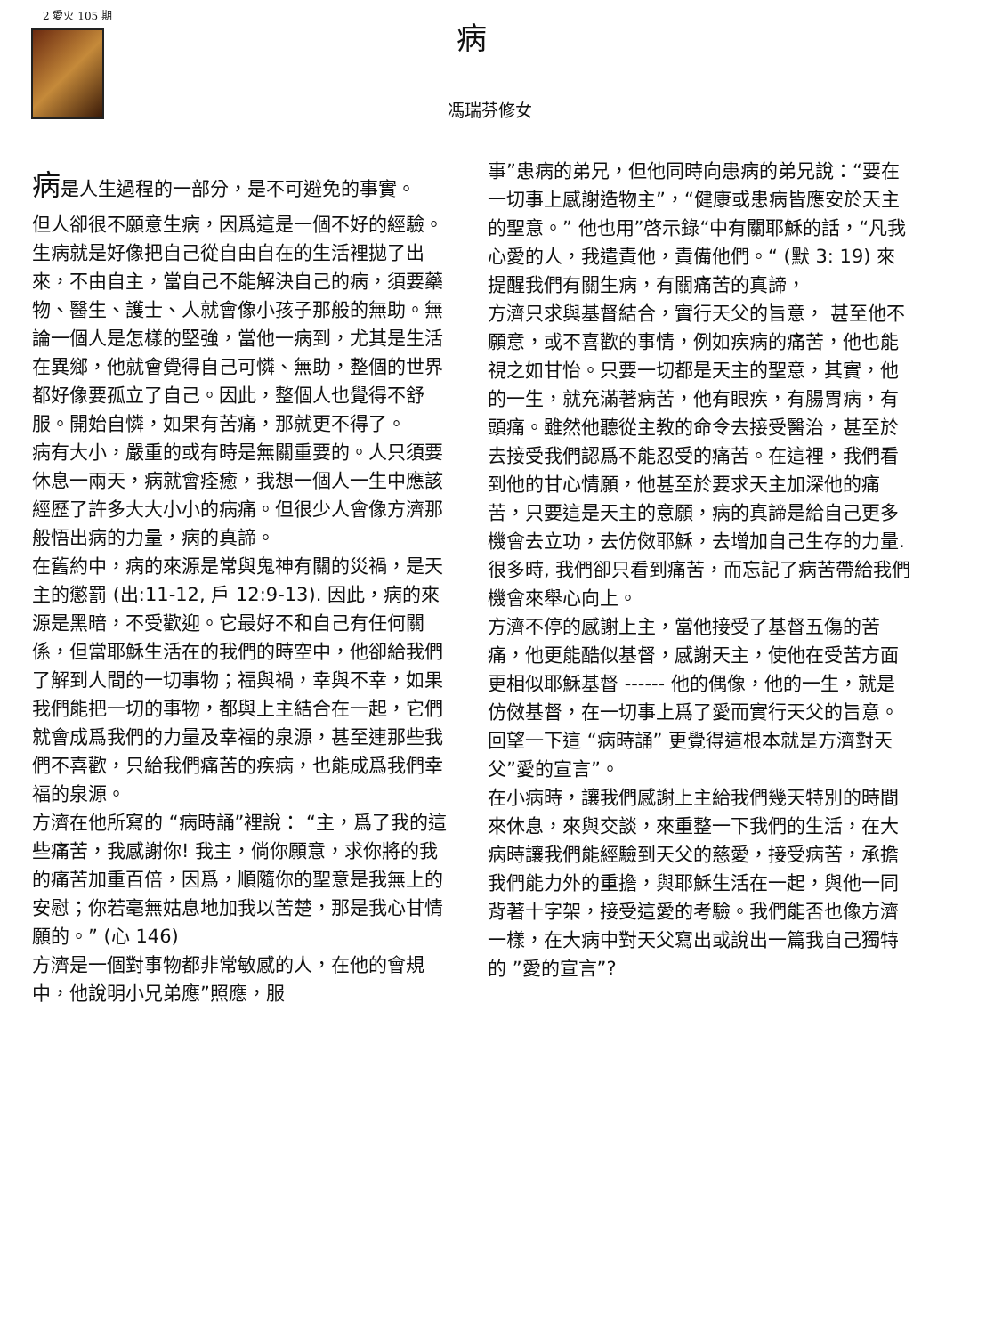2 愛火 105 期
病
馮瑞芬修女
病是人生過程的一部分，是不可避免的事實。
但人卻很不願意生病，因爲這是一個不好的經驗。生病就是好像把自己從自由自在的生活裡拋了出來，不由自主，當自己不能解決自己的病，須要藥物、醫生、護士、人就會像小孩子那般的無助。無論一個人是怎樣的堅強，當他一病到，尤其是生活在異鄉，他就會覺得自己可憐、無助，整個的世界都好像要孤立了自己。因此，整個人也覺得不舒服。開始自憐，如果有苦痛，那就更不得了。
病有大小，嚴重的或有時是無關重要的。人只須要休息一兩天，病就會痊癒，我想一個人一生中應該經歷了許多大大小小的病痛。但很少人會像方濟那般悟出病的力量，病的真諦。
在舊約中，病的來源是常與鬼神有關的災禍，是天主的懲罰 (出:11-12, 戶 12:9-13). 因此，病的來源是黑暗，不受歡迎。它最好不和自己有任何關係，但當耶穌生活在的我們的時空中，他卻給我們了解到人間的一切事物；福與禍，幸與不幸，如果我們能把一切的事物，都與上主結合在一起，它們就會成爲我們的力量及幸福的泉源，甚至連那些我們不喜歡，只給我們痛苦的疾病，也能成爲我們幸福的泉源。
方濟在他所寫的 “病時誦”裡說： “主，爲了我的這些痛苦，我感謝你! 我主，倘你願意，求你將的我的痛苦加重百倍，因爲，順隨你的聖意是我無上的安慰；你若毫無姑息地加我以苦楚，那是我心甘情願的。” (心 146)
方濟是一個對事物都非常敏感的人，在他的會規中，他說明小兄弟應”照應，服
事”患病的弟兄，但他同時向患病的弟兄說：“要在一切事上感謝造物主”，“健康或患病皆應安於天主的聖意。” 他也用”啓示錄“中有關耶穌的話，“凡我心愛的人，我遣責他，責備他們。“ (默 3: 19) 來提醒我們有關生病，有關痛苦的真諦，
方濟只求與基督結合，實行天父的旨意， 甚至他不願意，或不喜歡的事情，例如疾病的痛苦，他也能視之如甘怡。只要一切都是天主的聖意，其實，他的一生，就充滿著病苦，他有眼疾，有腸胃病，有頭痛。雖然他聽從主教的命令去接受醫治，甚至於去接受我們認爲不能忍受的痛苦。在這裡，我們看到他的甘心情願，他甚至於要求天主加深他的痛苦，只要這是天主的意願，病的真諦是給自己更多機會去立功，去仿傚耶穌，去增加自己生存的力量.很多時, 我們卻只看到痛苦，而忘記了病苦帶給我們機會來舉心向上。
方濟不停的感謝上主，當他接受了基督五傷的苦痛，他更能酷似基督，感謝天主，使他在受苦方面更相似耶穌基督 ------ 他的偶像，他的一生，就是仿傚基督，在一切事上爲了愛而實行天父的旨意。 回望一下這 “病時誦” 更覺得這根本就是方濟對天父”愛的宣言”。
在小病時，讓我們感謝上主給我們幾天特別的時間來休息，來與交談，來重整一下我們的生活，在大病時讓我們能經驗到天父的慈愛，接受病苦，承擔我們能力外的重擔，與耶穌生活在一起，與他一同背著十字架，接受這愛的考驗。我們能否也像方濟一樣，在大病中對天父寫出或說出一篇我自己獨特的 ”愛的宣言”?